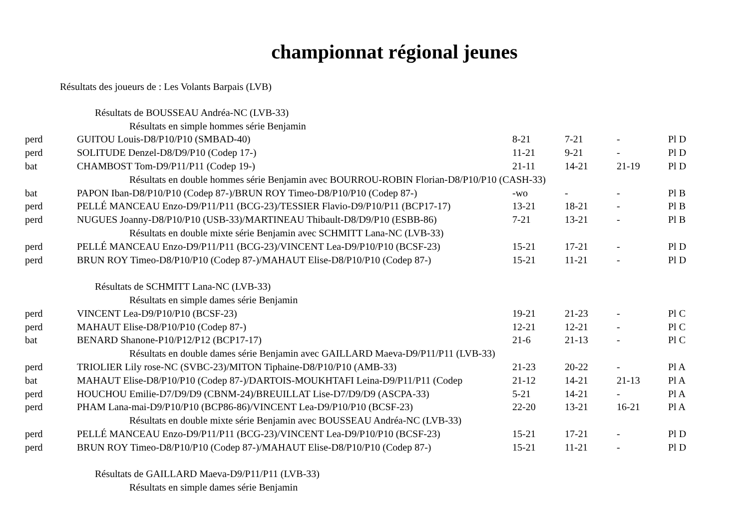championnat régional jeunes
Résultats des joueurs de : Les Volants Barpais (LVB)
| Résultats de BOUSSEAU Andréa-NC (LVB-33) | | | | | |
| Résultats en simple hommes série Benjamin | | | | | |
| perd | GUITOU Louis-D8/P10/P10 (SMBAD-40) | 8-21 | 7-21 | - | Pl D |
| perd | SOLITUDE Denzel-D8/D9/P10 (Codep 17-) | 11-21 | 9-21 | - | Pl D |
| bat | CHAMBOST Tom-D9/P11/P11 (Codep 19-) | 21-11 | 14-21 | 21-19 | Pl D |
| Résultats en double hommes série Benjamin avec BOURROU-ROBIN Florian-D8/P10/P10 (CASH-33) | | | | | |
| bat | PAPON Iban-D8/P10/P10 (Codep 87-)/BRUN ROY Timeo-D8/P10/P10 (Codep 87-) | -wo | - | - | Pl B |
| perd | PELLÉ MANCEAU Enzo-D9/P11/P11 (BCG-23)/TESSIER Flavio-D9/P10/P11 (BCP17-17) | 13-21 | 18-21 | - | Pl B |
| perd | NUGUES Joanny-D8/P10/P10 (USB-33)/MARTINEAU Thibault-D8/D9/P10 (ESBB-86) | 7-21 | 13-21 | - | Pl B |
| Résultats en double mixte série Benjamin avec SCHMITT Lana-NC (LVB-33) | | | | | |
| perd | PELLÉ MANCEAU Enzo-D9/P11/P11 (BCG-23)/VINCENT Lea-D9/P10/P10 (BCSF-23) | 15-21 | 17-21 | - | Pl D |
| perd | BRUN ROY Timeo-D8/P10/P10 (Codep 87-)/MAHAUT Elise-D8/P10/P10 (Codep 87-) | 15-21 | 11-21 | - | Pl D |
| Résultats de SCHMITT Lana-NC (LVB-33) | | | | | |
| Résultats en simple dames série Benjamin | | | | | |
| perd | VINCENT Lea-D9/P10/P10 (BCSF-23) | 19-21 | 21-23 | - | Pl C |
| perd | MAHAUT Elise-D8/P10/P10 (Codep 87-) | 12-21 | 12-21 | - | Pl C |
| bat | BENARD Shanone-P10/P12/P12 (BCP17-17) | 21-6 | 21-13 | - | Pl C |
| Résultats en double dames série Benjamin avec GAILLARD Maeva-D9/P11/P11 (LVB-33) | | | | | |
| perd | TRIOLIER Lily rose-NC (SVBC-23)/MITON Tiphaine-D8/P10/P10 (AMB-33) | 21-23 | 20-22 | - | Pl A |
| bat | MAHAUT Elise-D8/P10/P10 (Codep 87-)/DARTOIS-MOUKHTAFI Leina-D9/P11/P11 (Codep | 21-12 | 14-21 | 21-13 | Pl A |
| perd | HOUCHOU Emilie-D7/D9/D9 (CBNM-24)/BREUILLAT Lise-D7/D9/D9 (ASCPA-33) | 5-21 | 14-21 | - | Pl A |
| perd | PHAM Lana-mai-D9/P10/P10 (BCP86-86)/VINCENT Lea-D9/P10/P10 (BCSF-23) | 22-20 | 13-21 | 16-21 | Pl A |
| Résultats en double mixte série Benjamin avec BOUSSEAU Andréa-NC (LVB-33) | | | | | |
| perd | PELLÉ MANCEAU Enzo-D9/P11/P11 (BCG-23)/VINCENT Lea-D9/P10/P10 (BCSF-23) | 15-21 | 17-21 | - | Pl D |
| perd | BRUN ROY Timeo-D8/P10/P10 (Codep 87-)/MAHAUT Elise-D8/P10/P10 (Codep 87-) | 15-21 | 11-21 | - | Pl D |
| Résultats de GAILLARD Maeva-D9/P11/P11 (LVB-33) | | | | | |
| Résultats en simple dames série Benjamin | | | | | |